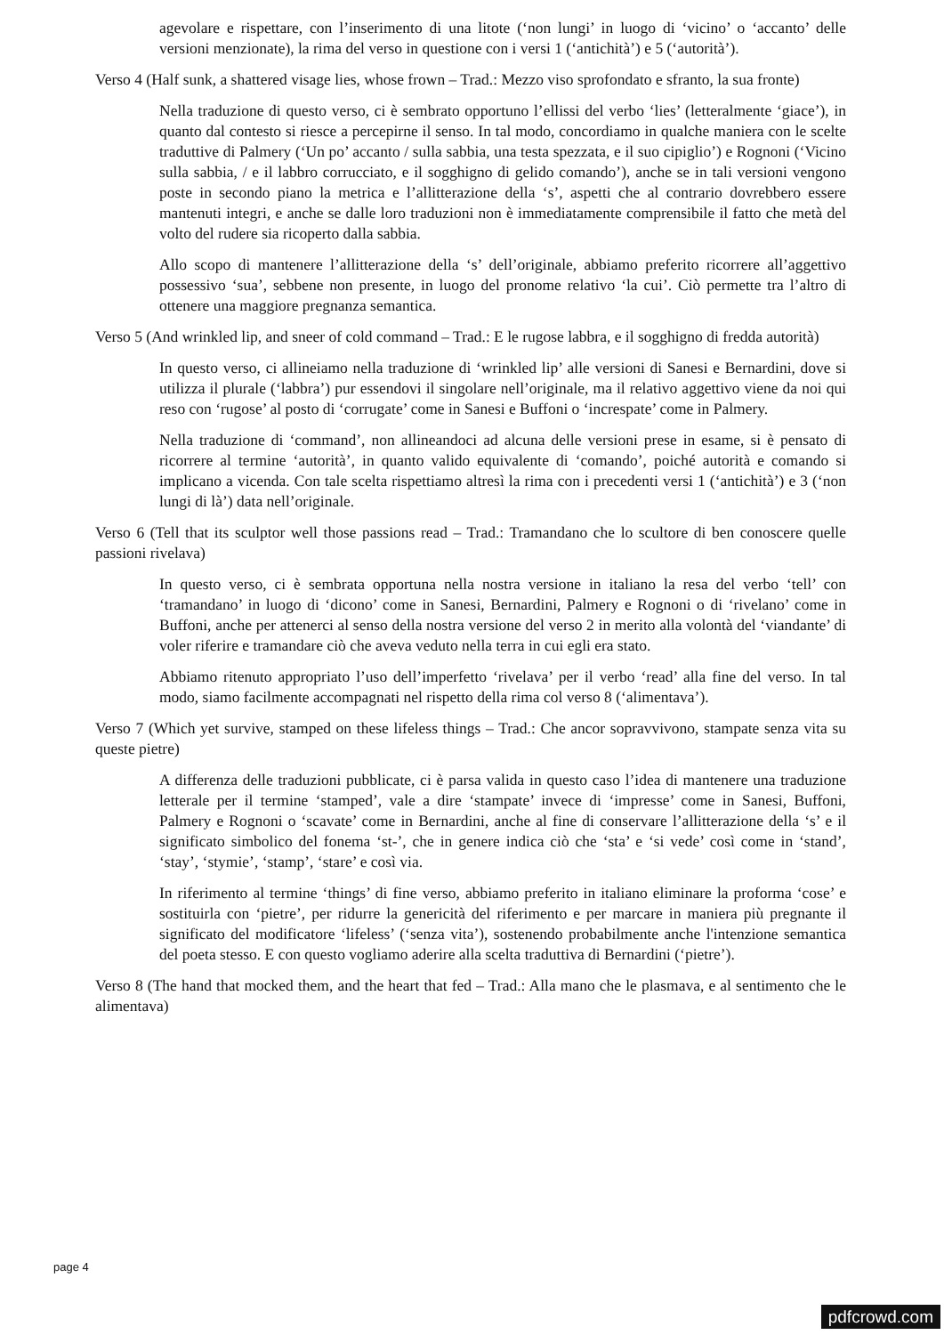agevolare e rispettare, con l’inserimento di una litote (‘non lungi’ in luogo di ‘vicino’ o ‘accanto’ delle versioni menzionate), la rima del verso in questione con i versi 1 (‘antichità’) e 5 (‘autorità’).
Verso 4 (Half sunk, a shattered visage lies, whose frown – Trad.: Mezzo viso sprofondato e sfranto, la sua fronte)
Nella traduzione di questo verso, ci è sembrato opportuno l’ellissi del verbo ‘lies’ (letteralmente ‘giace’), in quanto dal contesto si riesce a percepirne il senso. In tal modo, concordiamo in qualche maniera con le scelte traduttive di Palmery (‘Un po’ accanto / sulla sabbia, una testa spezzata, e il suo cipiglio’) e Rognoni (‘Vicino sulla sabbia, / e il labbro corrucciato, e il sogghigno di gelido comando’), anche se in tali versioni vengono poste in secondo piano la metrica e l’allitterazione della ‘s’, aspetti che al contrario dovrebbero essere mantenuti integri, e anche se dalle loro traduzioni non è immediatamente comprensibile il fatto che metà del volto del rudere sia ricoperto dalla sabbia.
Allo scopo di mantenere l’allitterazione della ‘s’ dell’originale, abbiamo preferito ricorrere all’aggettivo possessivo ‘sua’, sebbene non presente, in luogo del pronome relativo ‘la cui’. Ciò permette tra l’altro di ottenere una maggiore pregnanza semantica.
Verso 5 (And wrinkled lip, and sneer of cold command – Trad.: E le rugose labbra, e il sogghigno di fredda autorità)
In questo verso, ci allineiamo nella traduzione di ‘wrinkled lip’ alle versioni di Sanesi e Bernardini, dove si utilizza il plurale (‘labbra’) pur essendovi il singolare nell’originale, ma il relativo aggettivo viene da noi qui reso con ‘rugose’ al posto di ‘corrugate’ come in Sanesi e Buffoni o ‘increspate’ come in Palmery.
Nella traduzione di ‘command’, non allineandoci ad alcuna delle versioni prese in esame, si è pensato di ricorrere al termine ‘autorità’, in quanto valido equivalente di ‘comando’, poiché autorità e comando si implicano a vicenda. Con tale scelta rispettiamo altresì la rima con i precedenti versi 1 (‘antichità’) e 3 (‘non lungi di là’) data nell’originale.
Verso 6 (Tell that its sculptor well those passions read – Trad.: Tramandano che lo scultore di ben conoscere quelle passioni rivelava)
In questo verso, ci è sembrata opportuna nella nostra versione in italiano la resa del verbo ‘tell’ con ‘tramandano’ in luogo di ‘dicono’ come in Sanesi, Bernardini, Palmery e Rognoni o di ‘rivelano’ come in Buffoni, anche per attenerci al senso della nostra versione del verso 2 in merito alla volontà del ‘viandante’ di voler riferire e tramandare ciò che aveva veduto nella terra in cui egli era stato.
Abbiamo ritenuto appropriato l’uso dell’imperfetto ‘rivelava’ per il verbo ‘read’ alla fine del verso. In tal modo, siamo facilmente accompagnati nel rispetto della rima col verso 8 (‘alimentava’).
Verso 7 (Which yet survive, stamped on these lifeless things – Trad.: Che ancor sopravvivono, stampate senza vita su queste pietre)
A differenza delle traduzioni pubblicate, ci è parsa valida in questo caso l’idea di mantenere una traduzione letterale per il termine ‘stamped’, vale a dire ‘stampate’ invece di ‘impresse’ come in Sanesi, Buffoni, Palmery e Rognoni o ‘scavate’ come in Bernardini, anche al fine di conservare l’allitterazione della ‘s’ e il significato simbolico del fonema ‘st-’, che in genere indica ciò che ‘sta’ e ‘si vede’ così come in ‘stand’, ‘stay’, ‘stymie’, ‘stamp’, ‘stare’ e così via.
In riferimento al termine ‘things’ di fine verso, abbiamo preferito in italiano eliminare la proforma ‘cose’ e sostituirla con ‘pietre’, per ridurre la genericità del riferimento e per marcare in maniera più pregnante il significato del modificatore ‘lifeless’ (‘senza vita’), sostenendo probabilmente anche l'intenzione semantica del poeta stesso. E con questo vogliamo aderire alla scelta traduttiva di Bernardini (‘pietre’).
Verso 8 (The hand that mocked them, and the heart that fed – Trad.: Alla mano che le plasmava, e al sentimento che le alimentava)
page 4
pdfcrowd.com